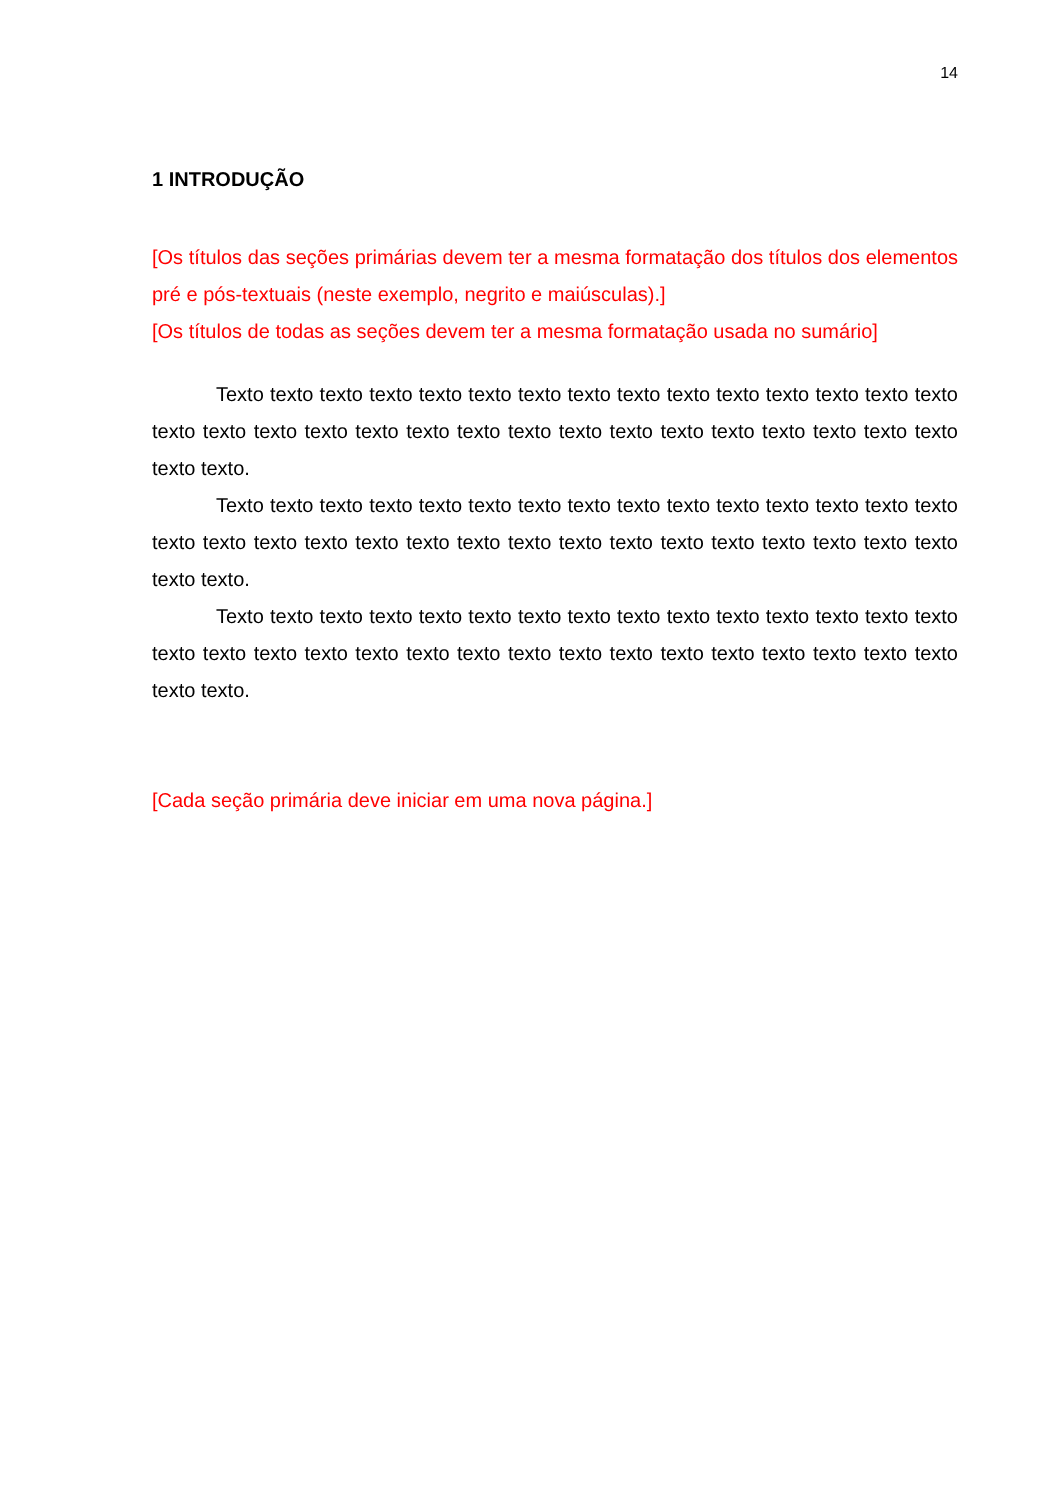14
1 INTRODUÇÃO
[Os títulos das seções primárias devem ter a mesma formatação dos títulos dos elementos pré e pós-textuais (neste exemplo, negrito e maiúsculas).]
[Os títulos de todas as seções devem ter a mesma formatação usada no sumário]
Texto texto texto texto texto texto texto texto texto texto texto texto texto texto texto texto texto texto texto texto texto texto texto texto texto texto texto texto texto texto texto texto texto.
Texto texto texto texto texto texto texto texto texto texto texto texto texto texto texto texto texto texto texto texto texto texto texto texto texto texto texto texto texto texto texto texto texto.
Texto texto texto texto texto texto texto texto texto texto texto texto texto texto texto texto texto texto texto texto texto texto texto texto texto texto texto texto texto texto texto texto texto.
[Cada seção primária deve iniciar em uma nova página.]